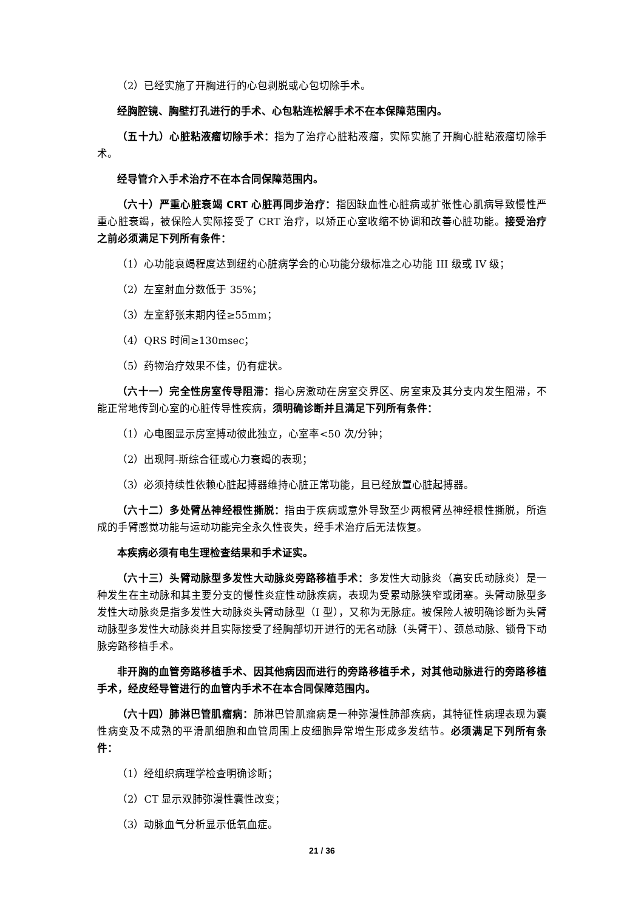（2）已经实施了开胸进行的心包剥脱或心包切除手术。
经胸腔镜、胸壁打孔进行的手术、心包粘连松解手术不在本保障范围内。
（五十九）心脏粘液瘤切除手术：指为了治疗心脏粘液瘤，实际实施了开胸心脏粘液瘤切除手术。
经导管介入手术治疗不在本合同保障范围内。
（六十）严重心脏衰竭 CRT 心脏再同步治疗：指因缺血性心脏病或扩张性心肌病导致慢性严重心脏衰竭，被保险人实际接受了 CRT 治疗，以矫正心室收缩不协调和改善心脏功能。接受治疗之前必须满足下列所有条件：
（1）心功能衰竭程度达到纽约心脏病学会的心功能分级标准之心功能 III 级或 IV 级；
（2）左室射血分数低于 35%；
（3）左室舒张末期内径≥55mm；
（4）QRS 时间≥130msec；
（5）药物治疗效果不佳，仍有症状。
（六十一）完全性房室传导阻滞：指心房激动在房室交界区、房室束及其分支内发生阻滞，不能正常地传到心室的心脏传导性疾病，须明确诊断并且满足下列所有条件：
（1）心电图显示房室搏动彼此独立，心室率<50 次/分钟；
（2）出现阿-斯综合征或心力衰竭的表现；
（3）必须持续性依赖心脏起搏器维持心脏正常功能，且已经放置心脏起搏器。
（六十二）多处臂丛神经根性撕脱：指由于疾病或意外导致至少两根臂丛神经根性撕脱，所造成的手臂感觉功能与运动功能完全永久性丧失，经手术治疗后无法恢复。
本疾病必须有电生理检查结果和手术证实。
（六十三）头臂动脉型多发性大动脉炎旁路移植手术：多发性大动脉炎（高安氏动脉炎）是一种发生在主动脉和其主要分支的慢性炎症性动脉疾病，表现为受累动脉狭窄或闭塞。头臂动脉型多发性大动脉炎是指多发性大动脉炎头臂动脉型（I 型），又称为无脉症。被保险人被明确诊断为头臂动脉型多发性大动脉炎并且实际接受了经胸部切开进行的无名动脉（头臂干）、颈总动脉、锁骨下动脉旁路移植手术。
非开胸的血管旁路移植手术、因其他病因而进行的旁路移植手术，对其他动脉进行的旁路移植手术，经皮经导管进行的血管内手术不在本合同保障范围内。
（六十四）肺淋巴管肌瘤病：肺淋巴管肌瘤病是一种弥漫性肺部疾病，其特征性病理表现为囊性病变及不成熟的平滑肌细胞和血管周围上皮细胞异常增生形成多发结节。必须满足下列所有条件：
（1）经组织病理学检查明确诊断；
（2）CT 显示双肺弥漫性囊性改变；
（3）动脉血气分析显示低氧血症。
21 / 36